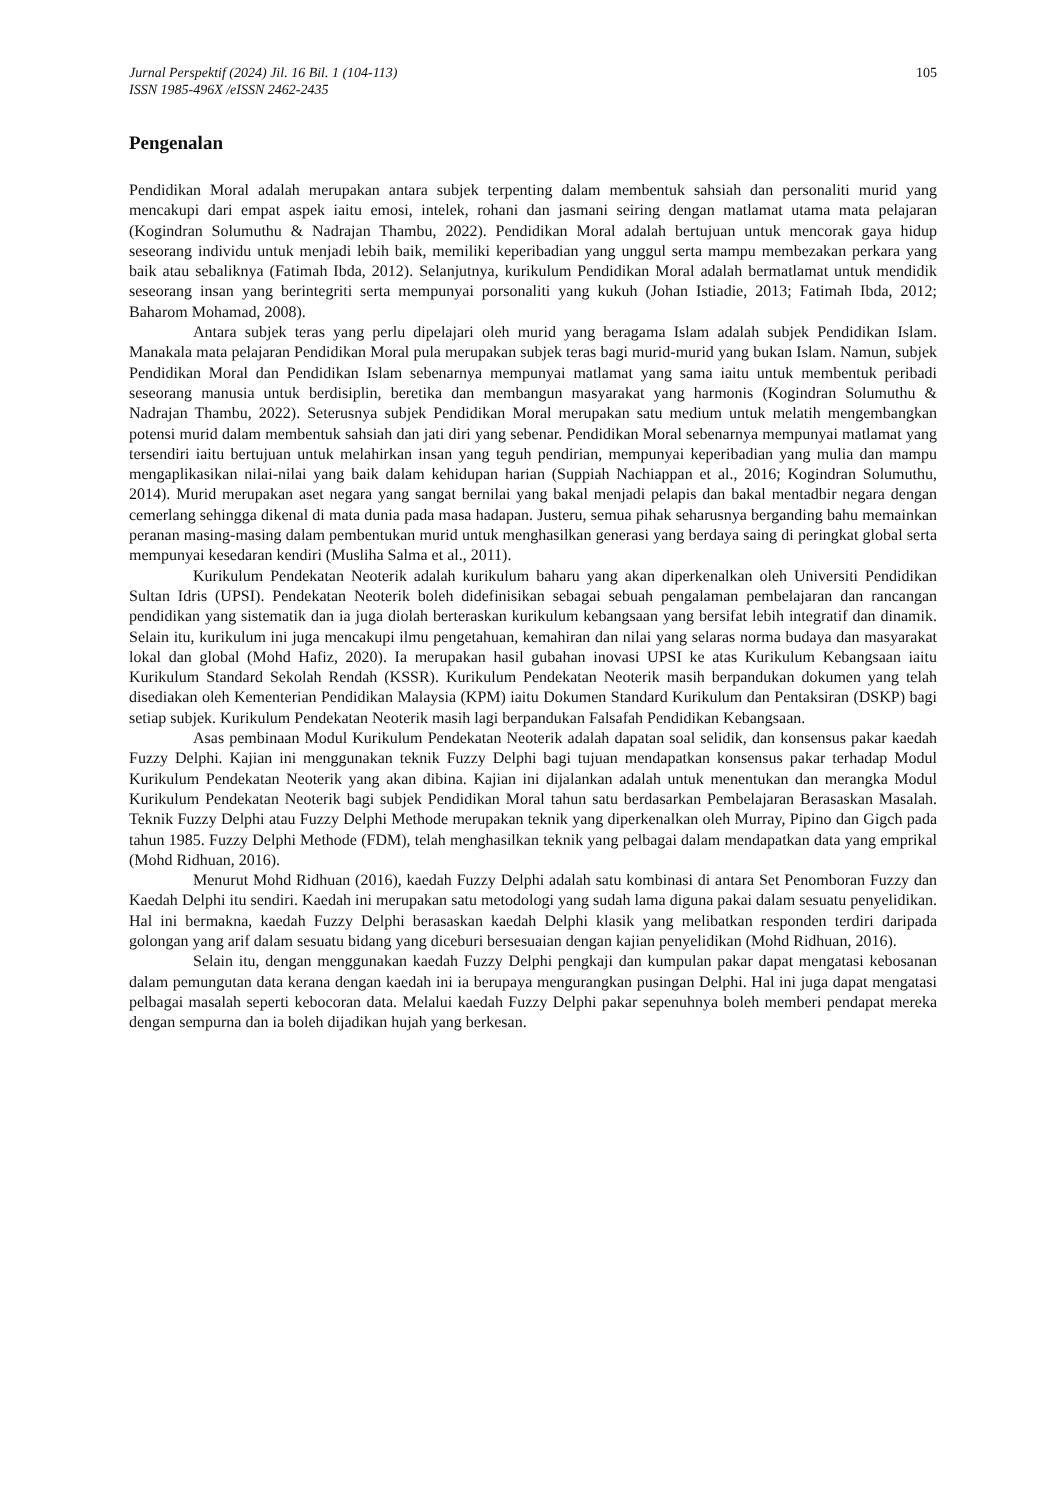Jurnal Perspektif (2024) Jil. 16 Bil. 1 (104-113)
ISSN 1985-496X /eISSN 2462-2435
105
Pengenalan
Pendidikan Moral adalah merupakan antara subjek terpenting dalam membentuk sahsiah dan personaliti murid yang mencakupi dari empat aspek iaitu emosi, intelek, rohani dan jasmani seiring dengan matlamat utama mata pelajaran (Kogindran Solumuthu & Nadrajan Thambu, 2022). Pendidikan Moral adalah bertujuan untuk mencorak gaya hidup seseorang individu untuk menjadi lebih baik, memiliki keperibadian yang unggul serta mampu membezakan perkara yang baik atau sebaliknya (Fatimah Ibda, 2012). Selanjutnya, kurikulum Pendidikan Moral adalah bermatlamat untuk mendidik seseorang insan yang berintegriti serta mempunyai porsonaliti yang kukuh (Johan Istiadie, 2013; Fatimah Ibda, 2012; Baharom Mohamad, 2008).
Antara subjek teras yang perlu dipelajari oleh murid yang beragama Islam adalah subjek Pendidikan Islam. Manakala mata pelajaran Pendidikan Moral pula merupakan subjek teras bagi murid-murid yang bukan Islam. Namun, subjek Pendidikan Moral dan Pendidikan Islam sebenarnya mempunyai matlamat yang sama iaitu untuk membentuk peribadi seseorang manusia untuk berdisiplin, beretika dan membangun masyarakat yang harmonis (Kogindran Solumuthu & Nadrajan Thambu, 2022). Seterusnya subjek Pendidikan Moral merupakan satu medium untuk melatih mengembangkan potensi murid dalam membentuk sahsiah dan jati diri yang sebenar. Pendidikan Moral sebenarnya mempunyai matlamat yang tersendiri iaitu bertujuan untuk melahirkan insan yang teguh pendirian, mempunyai keperibadian yang mulia dan mampu mengaplikasikan nilai-nilai yang baik dalam kehidupan harian (Suppiah Nachiappan et al., 2016; Kogindran Solumuthu, 2014). Murid merupakan aset negara yang sangat bernilai yang bakal menjadi pelapis dan bakal mentadbir negara dengan cemerlang sehingga dikenal di mata dunia pada masa hadapan. Justeru, semua pihak seharusnya berganding bahu memainkan peranan masing-masing dalam pembentukan murid untuk menghasilkan generasi yang berdaya saing di peringkat global serta mempunyai kesedaran kendiri (Musliha Salma et al., 2011).
Kurikulum Pendekatan Neoterik adalah kurikulum baharu yang akan diperkenalkan oleh Universiti Pendidikan Sultan Idris (UPSI). Pendekatan Neoterik boleh didefinisikan sebagai sebuah pengalaman pembelajaran dan rancangan pendidikan yang sistematik dan ia juga diolah berteraskan kurikulum kebangsaan yang bersifat lebih integratif dan dinamik. Selain itu, kurikulum ini juga mencakupi ilmu pengetahuan, kemahiran dan nilai yang selaras norma budaya dan masyarakat lokal dan global (Mohd Hafiz, 2020). Ia merupakan hasil gubahan inovasi UPSI ke atas Kurikulum Kebangsaan iaitu Kurikulum Standard Sekolah Rendah (KSSR). Kurikulum Pendekatan Neoterik masih berpandukan dokumen yang telah disediakan oleh Kementerian Pendidikan Malaysia (KPM) iaitu Dokumen Standard Kurikulum dan Pentaksiran (DSKP) bagi setiap subjek. Kurikulum Pendekatan Neoterik masih lagi berpandukan Falsafah Pendidikan Kebangsaan.
Asas pembinaan Modul Kurikulum Pendekatan Neoterik adalah dapatan soal selidik, dan konsensus pakar kaedah Fuzzy Delphi. Kajian ini menggunakan teknik Fuzzy Delphi bagi tujuan mendapatkan konsensus pakar terhadap Modul Kurikulum Pendekatan Neoterik yang akan dibina. Kajian ini dijalankan adalah untuk menentukan dan merangka Modul Kurikulum Pendekatan Neoterik bagi subjek Pendidikan Moral tahun satu berdasarkan Pembelajaran Berasaskan Masalah. Teknik Fuzzy Delphi atau Fuzzy Delphi Methode merupakan teknik yang diperkenalkan oleh Murray, Pipino dan Gigch pada tahun 1985. Fuzzy Delphi Methode (FDM), telah menghasilkan teknik yang pelbagai dalam mendapatkan data yang emprikal (Mohd Ridhuan, 2016).
Menurut Mohd Ridhuan (2016), kaedah Fuzzy Delphi adalah satu kombinasi di antara Set Penomboran Fuzzy dan Kaedah Delphi itu sendiri. Kaedah ini merupakan satu metodologi yang sudah lama diguna pakai dalam sesuatu penyelidikan. Hal ini bermakna, kaedah Fuzzy Delphi berasaskan kaedah Delphi klasik yang melibatkan responden terdiri daripada golongan yang arif dalam sesuatu bidang yang diceburi bersesuaian dengan kajian penyelidikan (Mohd Ridhuan, 2016).
Selain itu, dengan menggunakan kaedah Fuzzy Delphi pengkaji dan kumpulan pakar dapat mengatasi kebosanan dalam pemungutan data kerana dengan kaedah ini ia berupaya mengurangkan pusingan Delphi. Hal ini juga dapat mengatasi pelbagai masalah seperti kebocoran data. Melalui kaedah Fuzzy Delphi pakar sepenuhnya boleh memberi pendapat mereka dengan sempurna dan ia boleh dijadikan hujah yang berkesan.